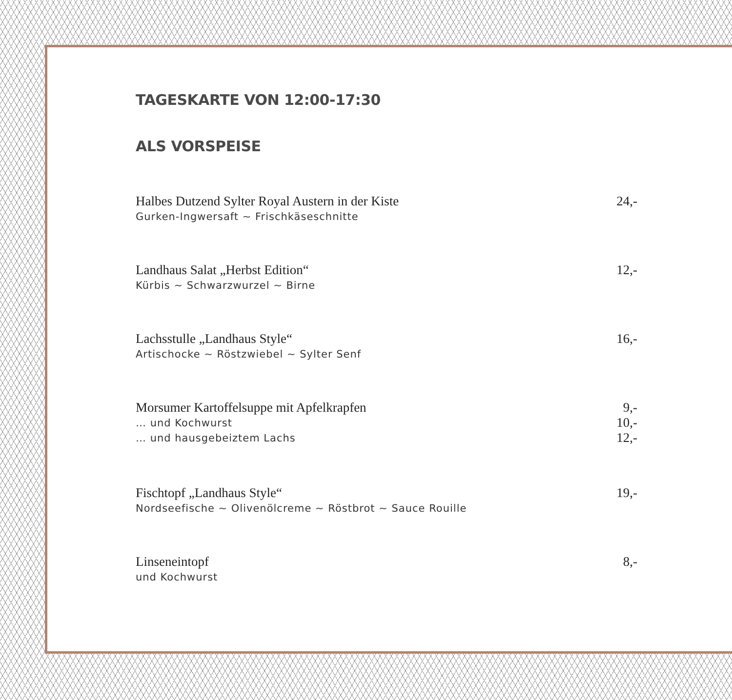TAGESKARTE VON 12:00-17:30
ALS VORSPEISE
Halbes Dutzend Sylter Royal Austern in der Kiste 24,-
Gurken-Ingwersaft ~ Frischkäseschnitte
Landhaus Salat „Herbst Edition“ 12,-
Kürbis ~ Schwarzwurzel ~ Birne
Lachsstulle „Landhaus Style“ 16,-
Artischocke ~ Röstzwiebel ~ Sylter Senf
Morsumer Kartoffelsuppe mit Apfelkrapfen 9,-
… und Kochwurst 10,-
… und hausgebeiztem Lachs 12,-
Fischtopf „Landhaus Style“ 19,-
Nordseefische ~ Olivenölcreme ~ Röstbrot ~ Sauce Rouille
Linseneintopf 8,-
und Kochwurst